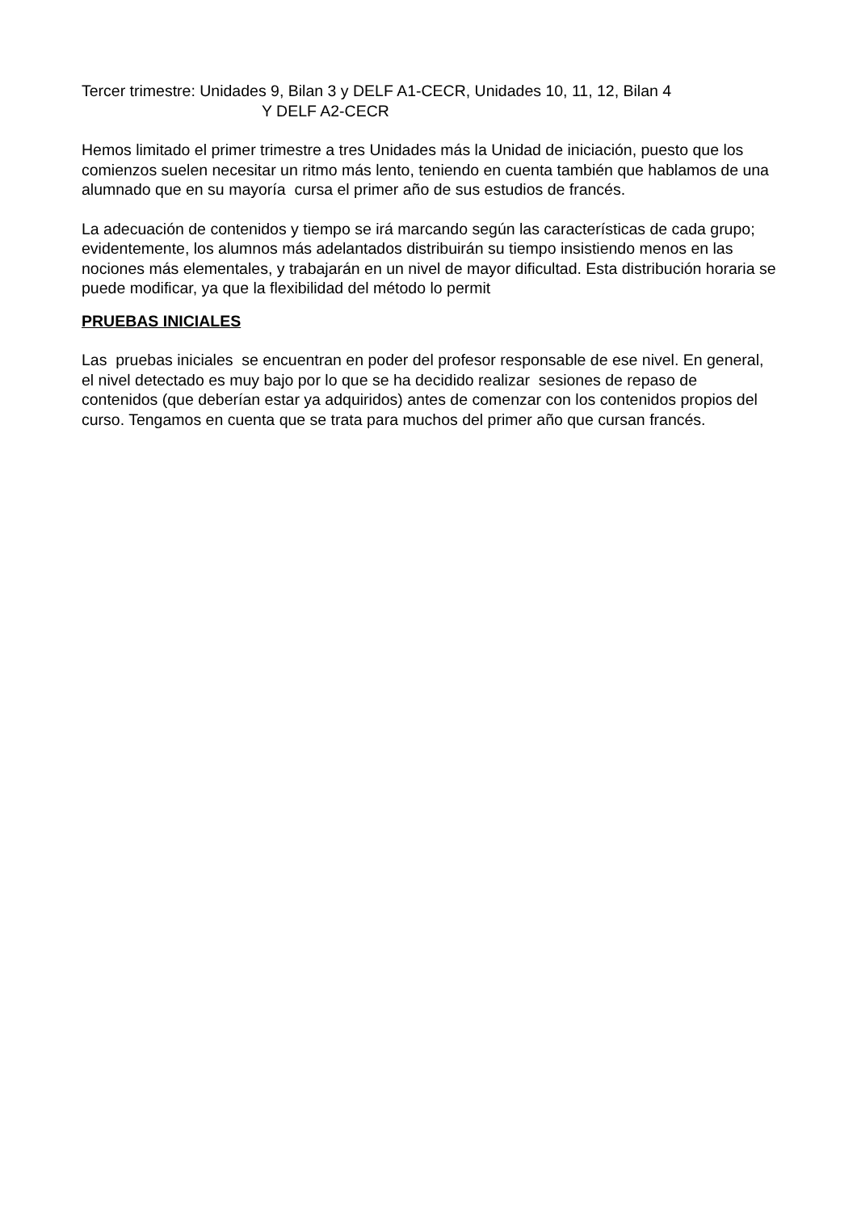Tercer trimestre: Unidades 9, Bilan 3 y DELF A1-CECR, Unidades 10, 11, 12, Bilan 4
Y DELF A2-CECR
Hemos limitado el primer trimestre a tres Unidades más la Unidad de iniciación, puesto que los comienzos suelen necesitar un ritmo más lento, teniendo en cuenta también que hablamos de una alumnado que en su mayoría cursa el primer año de sus estudios de francés.
La adecuación de contenidos y tiempo se irá marcando según las características de cada grupo; evidentemente, los alumnos más adelantados distribuirán su tiempo insistiendo menos en las nociones más elementales, y trabajarán en un nivel de mayor dificultad. Esta distribución horaria se puede modificar, ya que la flexibilidad del método lo permit
PRUEBAS INICIALES
Las pruebas iniciales se encuentran en poder del profesor responsable de ese nivel. En general, el nivel detectado es muy bajo por lo que se ha decidido realizar sesiones de repaso de contenidos (que deberían estar ya adquiridos) antes de comenzar con los contenidos propios del curso. Tengamos en cuenta que se trata para muchos del primer año que cursan francés.